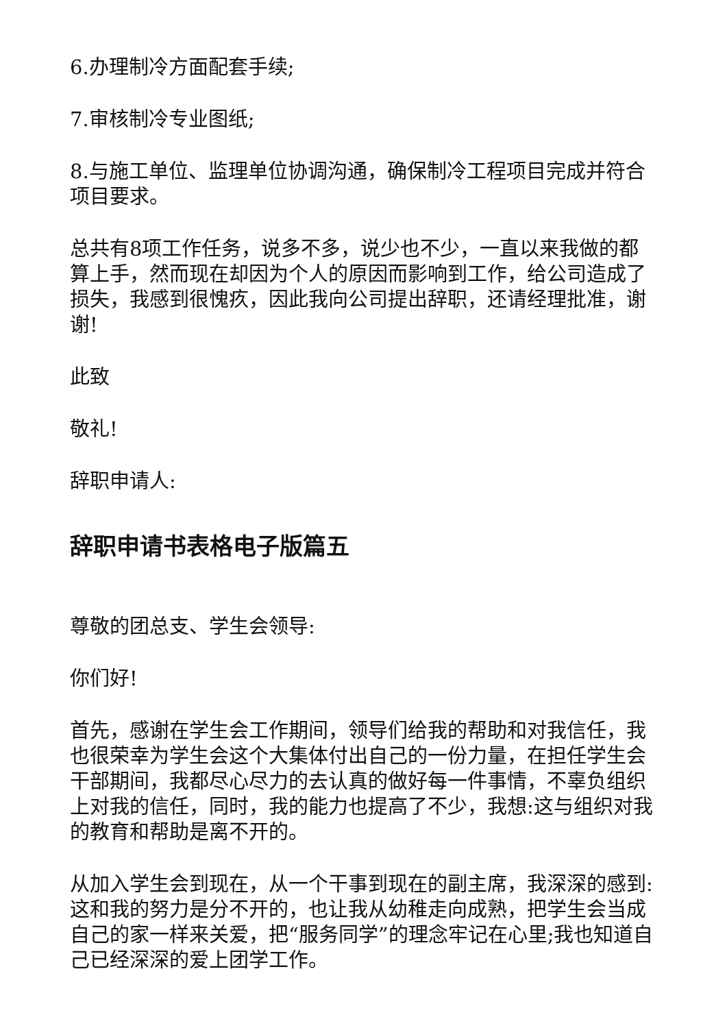6.办理制冷方面配套手续;
7.审核制冷专业图纸;
8.与施工单位、监理单位协调沟通，确保制冷工程项目完成并符合项目要求。
总共有8项工作任务，说多不多，说少也不少，一直以来我做的都算上手，然而现在却因为个人的原因而影响到工作，给公司造成了损失，我感到很愧疚，因此我向公司提出辞职，还请经理批准，谢谢!
此致
敬礼!
辞职申请人:
辞职申请书表格电子版篇五
尊敬的团总支、学生会领导:
你们好!
首先，感谢在学生会工作期间，领导们给我的帮助和对我信任，我也很荣幸为学生会这个大集体付出自己的一份力量，在担任学生会干部期间，我都尽心尽力的去认真的做好每一件事情，不辜负组织上对我的信任，同时，我的能力也提高了不少，我想:这与组织对我的教育和帮助是离不开的。
从加入学生会到现在，从一个干事到现在的副主席，我深深的感到:这和我的努力是分不开的，也让我从幼稚走向成熟，把学生会当成自己的家一样来关爱，把“服务同学”的理念牢记在心里;我也知道自己已经深深的爱上团学工作。